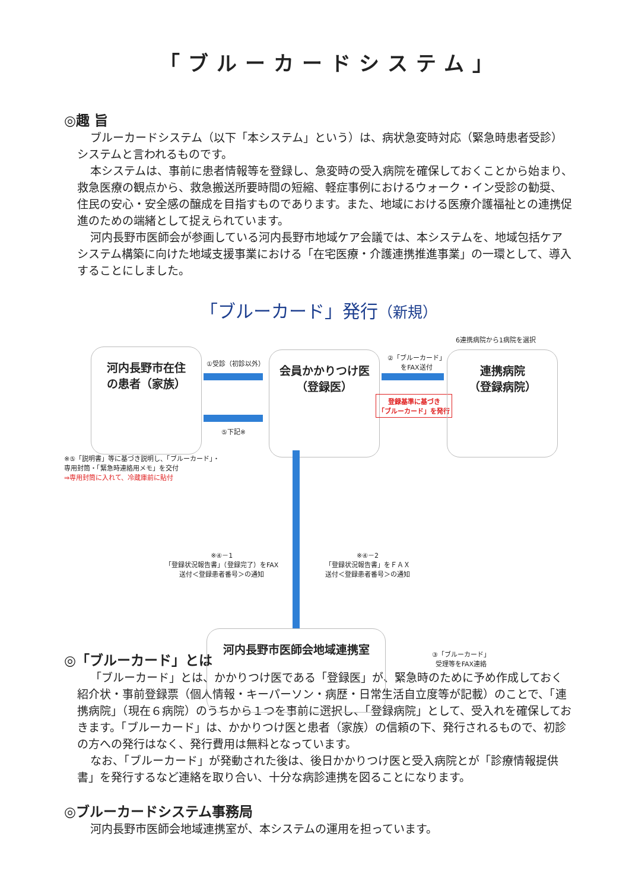「ブルーカードシステム」
◎趣 旨
ブルーカードシステム（以下「本システム」という）は、病状急変時対応（緊急時患者受診）システムと言われるものです。
本システムは、事前に患者情報等を登録し、急変時の受入病院を確保しておくことから始まり、救急医療の観点から、救急搬送所要時間の短縮、軽症事例におけるウォーク・イン受診の勧奨、住民の安心・安全感の醸成を目指すものであります。また、地域における医療介護福祉との連携促進のための端緒として捉えられています。
河内長野市医師会が参画している河内長野市地域ケア会議では、本システムを、地域包括ケアシステム構築に向けた地域支援事業における「在宅医療・介護連携推進事業」の一環として、導入することにしました。
「ブルーカード」発行（新規）
6連携病院から1病院を選択
河内長野市在住
の患者（家族）
①受診（初診以外）
⑤下記※
会員かかりつけ医
（登録医）
②「ブルーカード」
をFAX送付
登録基準に基づき
「ブルーカード」を発行
連携病院
（登録病院）
※⑤「説明書」等に基づき説明し、「ブルーカード」・
専用封筒・「緊急時連絡用メモ」を交付
⇒専用封筒に入れて、冷蔵庫前に貼付
※④－1
「登録状況報告書」（登録完了）をFAX
送付＜登録患者番号＞の通知
※④－2
「登録状況報告書」をＦＡＸ
送付＜登録患者番号＞の通知
河内長野市医師会地域連携室
③「ブルーカード」
受理等をFAX連絡
◎「ブルーカード」とは
「ブルーカード」とは、かかりつけ医である「登録医」が、緊急時のために予め作成しておく紹介状・事前登録票（個人情報・キーパーソン・病歴・日常生活自立度等が記載）のことで、「連携病院」（現在６病院）のうちから１つを事前に選択し、「登録病院」として、受入れを確保しておきます。「ブルーカード」は、かかりつけ医と患者（家族）の信頼の下、発行されるもので、初診の方への発行はなく、発行費用は無料となっています。
なお、「ブルーカード」が発動された後は、後日かかりつけ医と受入病院とが「診療情報提供書」を発行するなど連絡を取り合い、十分な病診連携を図ることになります。
◎ブルーカードシステム事務局
河内長野市医師会地域連携室が、本システムの運用を担っています。